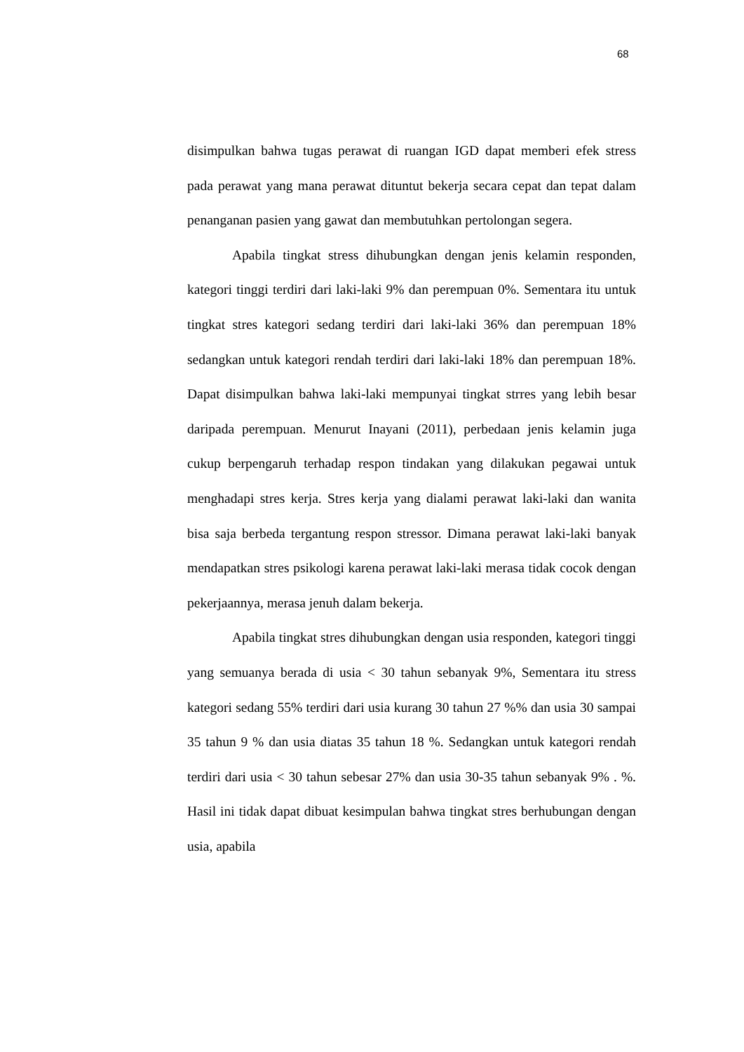68
disimpulkan bahwa tugas perawat di ruangan IGD dapat memberi efek stress pada perawat yang mana perawat dituntut bekerja secara cepat dan tepat dalam penanganan pasien yang gawat dan membutuhkan pertolongan segera.
Apabila tingkat stress dihubungkan dengan jenis kelamin responden, kategori tinggi terdiri dari laki-laki 9% dan perempuan 0%. Sementara itu untuk tingkat stres kategori sedang terdiri dari laki-laki 36% dan perempuan 18% sedangkan untuk kategori rendah terdiri dari laki-laki 18% dan perempuan 18%. Dapat disimpulkan bahwa laki-laki mempunyai tingkat strres yang lebih besar daripada perempuan. Menurut Inayani (2011), perbedaan jenis kelamin juga cukup berpengaruh terhadap respon tindakan yang dilakukan pegawai untuk menghadapi stres kerja. Stres kerja yang dialami perawat laki-laki dan wanita bisa saja berbeda tergantung respon stressor. Dimana perawat laki-laki banyak mendapatkan stres psikologi karena perawat laki-laki merasa tidak cocok dengan pekerjaannya, merasa jenuh dalam bekerja.
Apabila tingkat stres dihubungkan dengan usia responden, kategori tinggi yang semuanya berada di usia < 30 tahun sebanyak 9%, Sementara itu stress kategori sedang 55% terdiri dari usia kurang 30 tahun 27 %% dan usia 30 sampai 35 tahun 9 % dan usia diatas 35 tahun 18 %. Sedangkan untuk kategori rendah terdiri dari usia < 30 tahun sebesar 27% dan usia 30-35 tahun sebanyak 9% . %. Hasil ini tidak dapat dibuat kesimpulan bahwa tingkat stres berhubungan dengan usia, apabila